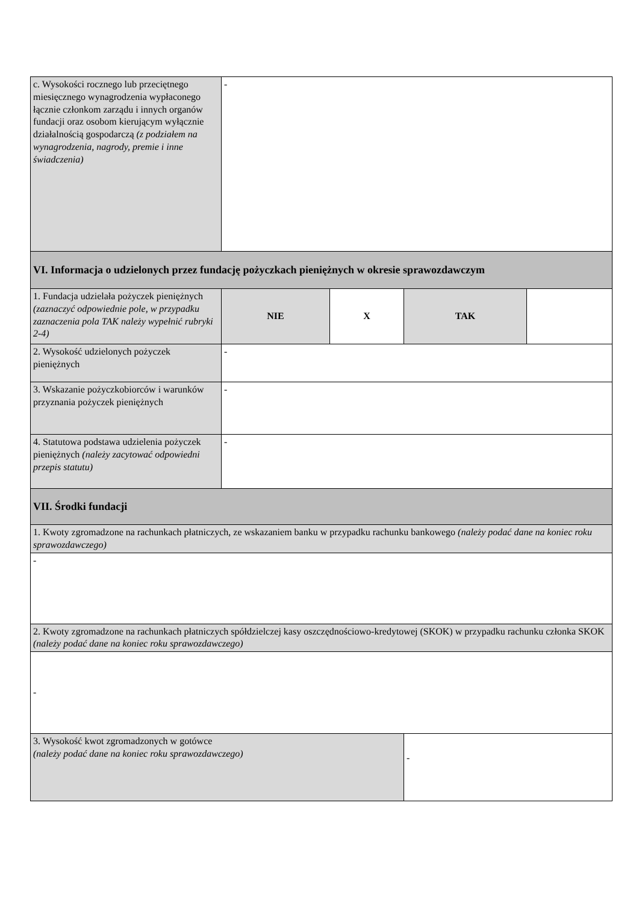| c. Wysokości rocznego lub przeciętnego miesięcznego wynagrodzenia wypłaconego łącznie członkom zarządu i innych organów fundacji oraz osobom kierującym wyłącznie działalnością gospodarczą (z podziałem na wynagrodzenia, nagrody, premie i inne świadczenia) | - | | | |
| VI. Informacja o udzielonych przez fundację pożyczkach pieniężnych w okresie sprawozdawczym | | | | |
| 1. Fundacja udzielała pożyczek pieniężnych (zaznaczyć odpowiednie pole, w przypadku zaznaczenia pola TAK należy wypełnić rubryki 2-4) | NIE | X | TAK | |
| 2. Wysokość udzielonych pożyczek pieniężnych | - | | | |
| 3. Wskazanie pożyczkobiorców i warunków przyznania pożyczek pieniężnych | - | | | |
| 4. Statutowa podstawa udzielenia pożyczek pieniężnych (należy zacytować odpowiedni przepis statutu) | - | | | |
| VII. Środki fundacji | | | | |
| 1. Kwoty zgromadzone na rachunkach płatniczych, ze wskazaniem banku w przypadku rachunku bankowego (należy podać dane na koniec roku sprawozdawczego) | | | | |
| - | | | | |
| 2. Kwoty zgromadzone na rachunkach płatniczych spółdzielczej kasy oszczędnościowo-kredytowej (SKOK) w przypadku rachunku członka SKOK (należy podać dane na koniec roku sprawozdawczego) | | | | |
| - | | | | |
| 3. Wysokość kwot zgromadzonych w gotówce (należy podać dane na koniec roku sprawozdawczego) | | | - | |